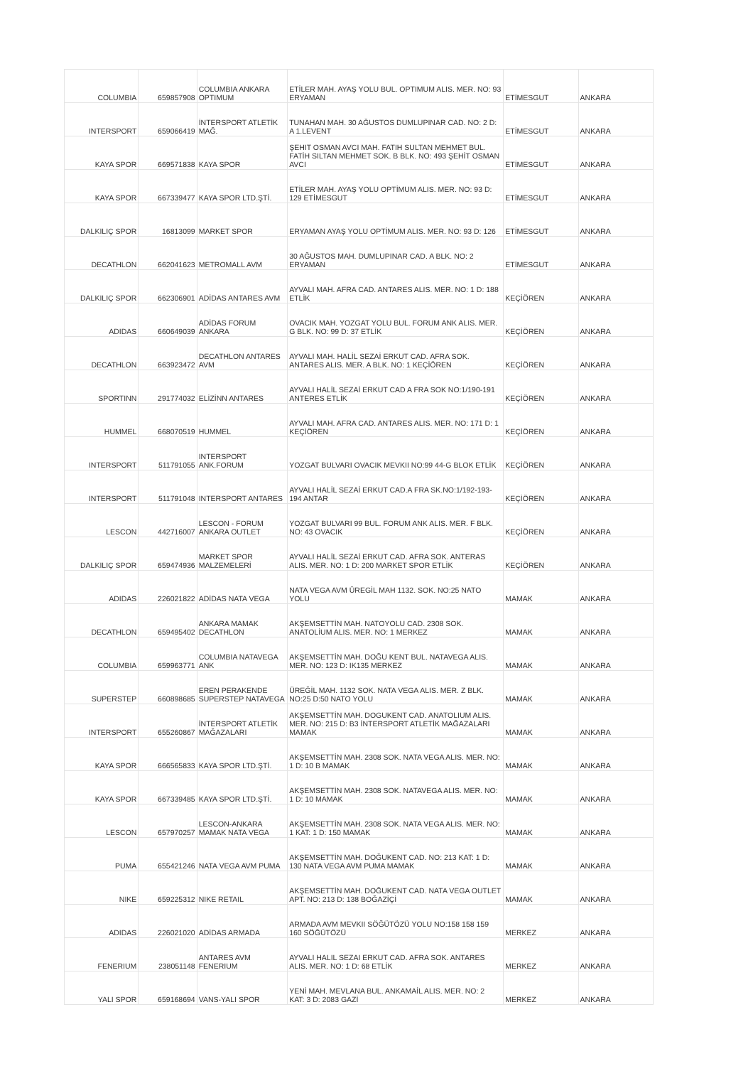| COLUMBIA | 659857908 | COLUMBIA ANKARA OPTIMUM | ETİLER MAH. AYAŞ YOLU BUL. OPTIMUM ALIS. MER. NO: 93 ERYAMAN | ETİMESGUT | ANKARA |
| INTERSPORT | 659066419 | İNTERSPORT ATLETİK MAĞ. | TUNAHAN MAH. 30 AĞUSTOS DUMLUPINAR CAD. NO: 2 D: A 1.LEVENT | ETİMESGUT | ANKARA |
| KAYA SPOR | 669571838 | KAYA SPOR | ŞEHIT OSMAN AVCI MAH. FATIH SULTAN MEHMET BUL. FATİH SILTAN MEHMET SOK. B BLK. NO: 493 ŞEHİT OSMAN AVCI | ETİMESGUT | ANKARA |
| KAYA SPOR | 667339477 | KAYA SPOR LTD.ŞTİ. | ETİLER MAH. AYAŞ YOLU OPTİMUM ALIS. MER. NO: 93 D: 129 ETİMESGUT | ETİMESGUT | ANKARA |
| DALKILIÇ SPOR | 16813099 | MARKET SPOR | ERYAMAN AYAŞ YOLU OPTİMUM ALIS. MER. NO: 93 D: 126 | ETİMESGUT | ANKARA |
| DECATHLON | 662041623 | METROMALL AVM | 30 AĞUSTOS MAH. DUMLUPINAR CAD. A BLK. NO: 2 ERYAMAN | ETİMESGUT | ANKARA |
| DALKILIÇ SPOR | 662306901 | ADİDAS ANTARES AVM | AYVALI MAH. AFRA CAD. ANTARES ALIS. MER. NO: 1 D: 188 ETLİK | KEÇİÖREN | ANKARA |
| ADIDAS | 660649039 | ADİDAS FORUM ANKARA | OVACIK MAH. YOZGAT YOLU BUL. FORUM ANK ALIS. MER. G BLK. NO: 99 D: 37 ETLİK | KEÇİÖREN | ANKARA |
| DECATHLON | 663923472 | DECATHLON ANTARES AVM | AYVALI MAH. HALİL SEZAİ ERKUT CAD. AFRA SOK. ANTARES ALIS. MER. A BLK. NO: 1 KEÇİÖREN | KEÇİÖREN | ANKARA |
| SPORTINN | 291774032 | ELİZİNN ANTARES | AYVALI HALİL SEZAİ ERKUT CAD A FRA SOK NO:1/190-191 ANTERES ETLİK | KEÇİÖREN | ANKARA |
| HUMMEL | 668070519 | HUMMEL | AYVALI MAH. AFRA CAD. ANTARES ALIS. MER. NO: 171 D: 1 KEÇİÖREN | KEÇİÖREN | ANKARA |
| INTERSPORT | 511791055 | INTERSPORT ANK.FORUM | YOZGAT BULVARI OVACIK MEVKII NO:99 44-G BLOK ETLİK | KEÇİÖREN | ANKARA |
| INTERSPORT | 511791048 | INTERSPORT ANTARES | AYVALI HALİL SEZAİ ERKUT CAD.A FRA SK.NO:1/192-193-194 ANTAR | KEÇİÖREN | ANKARA |
| LESCON | 442716007 | LESCON - FORUM ANKARA OUTLET | YOZGAT BULVARI 99 BUL. FORUM ANK ALIS. MER. F BLK. NO: 43 OVACIK | KEÇİÖREN | ANKARA |
| DALKILIÇ SPOR | 659474936 | MARKET SPOR MALZEMELERİ | AYVALI HALİL SEZAİ ERKUT CAD. AFRA SOK. ANTERAS ALIS. MER. NO: 1 D: 200 MARKET SPOR ETLİK | KEÇİÖREN | ANKARA |
| ADIDAS | 226021822 | ADİDAS NATA VEGA | NATA VEGA AVM ÜREGİL MAH 1132. SOK. NO:25 NATO YOLU | MAMAK | ANKARA |
| DECATHLON | 659495402 | ANKARA MAMAK DECATHLON | AKŞEMSETTİN MAH. NATOYOLU CAD. 2308 SOK. ANATOLİUM ALIS. MER. NO: 1 MERKEZ | MAMAK | ANKARA |
| COLUMBIA | 659963771 | COLUMBIA NATAVEGA ANK | AKŞEMSETTİN MAH. DOĞU KENT BUL. NATAVEGA ALIS. MER. NO: 123 D: IK135 MERKEZ | MAMAK | ANKARA |
| SUPERSTEP | 660898685 | EREN PERAKENDE SUPERSTEP NATAVEGA | ÜREĞİL MAH. 1132 SOK. NATA VEGA ALIS. MER. Z BLK. NO:25 D:50 NATO YOLU | MAMAK | ANKARA |
| INTERSPORT | 655260867 | İNTERSPORT ATLETİK MAĞAZALARI | AKŞEMSETTİN MAH. DOGUKENT CAD. ANATOLIUM ALIS. MER. NO: 215 D: B3 İNTERSPORT ATLETİK MAĞAZALARI MAMAK | MAMAK | ANKARA |
| KAYA SPOR | 666565833 | KAYA SPOR LTD.ŞTİ. | AKŞEMSETTİN MAH. 2308 SOK. NATA VEGA ALIS. MER. NO: 1 D: 10 B MAMAK | MAMAK | ANKARA |
| KAYA SPOR | 667339485 | KAYA SPOR LTD.ŞTİ. | AKŞEMSETTİN MAH. 2308 SOK. NATAVEGA ALIS. MER. NO: 1 D: 10 MAMAK | MAMAK | ANKARA |
| LESCON | 657970257 | LESCON-ANKARA MAMAK NATA VEGA | AKŞEMSETTİN MAH. 2308 SOK. NATA VEGA ALIS. MER. NO: 1 KAT: 1 D: 150 MAMAK | MAMAK | ANKARA |
| PUMA | 655421246 | NATA VEGA AVM PUMA | AKŞEMSETTİN MAH. DOĞUKENT CAD. NO: 213 KAT: 1 D: 130 NATA VEGA AVM PUMA MAMAK | MAMAK | ANKARA |
| NIKE | 659225312 | NIKE RETAIL | AKŞEMSETTİN MAH. DOĞUKENT CAD. NATA VEGA OUTLET APT. NO: 213 D: 138 BOĞAZİÇİ | MAMAK | ANKARA |
| ADIDAS | 226021020 | ADİDAS ARMADA | ARMADA AVM MEVKII SÖĞÜTÖZÜ YOLU NO:158 158 159 160 SÖĞÜTÖZÜ | MERKEZ | ANKARA |
| FENERIUM | 238051148 | ANTARES AVM FENERIUM | AYVALI HALIL SEZAI ERKUT CAD. AFRA SOK. ANTARES ALIS. MER. NO: 1 D: 68 ETLİK | MERKEZ | ANKARA |
| YALI SPOR | 659168694 | VANS-YALI SPOR | YENİ MAH. MEVLANA BUL. ANKAMAİL ALIS. MER. NO: 2 KAT: 3 D: 2083 GAZİ | MERKEZ | ANKARA |